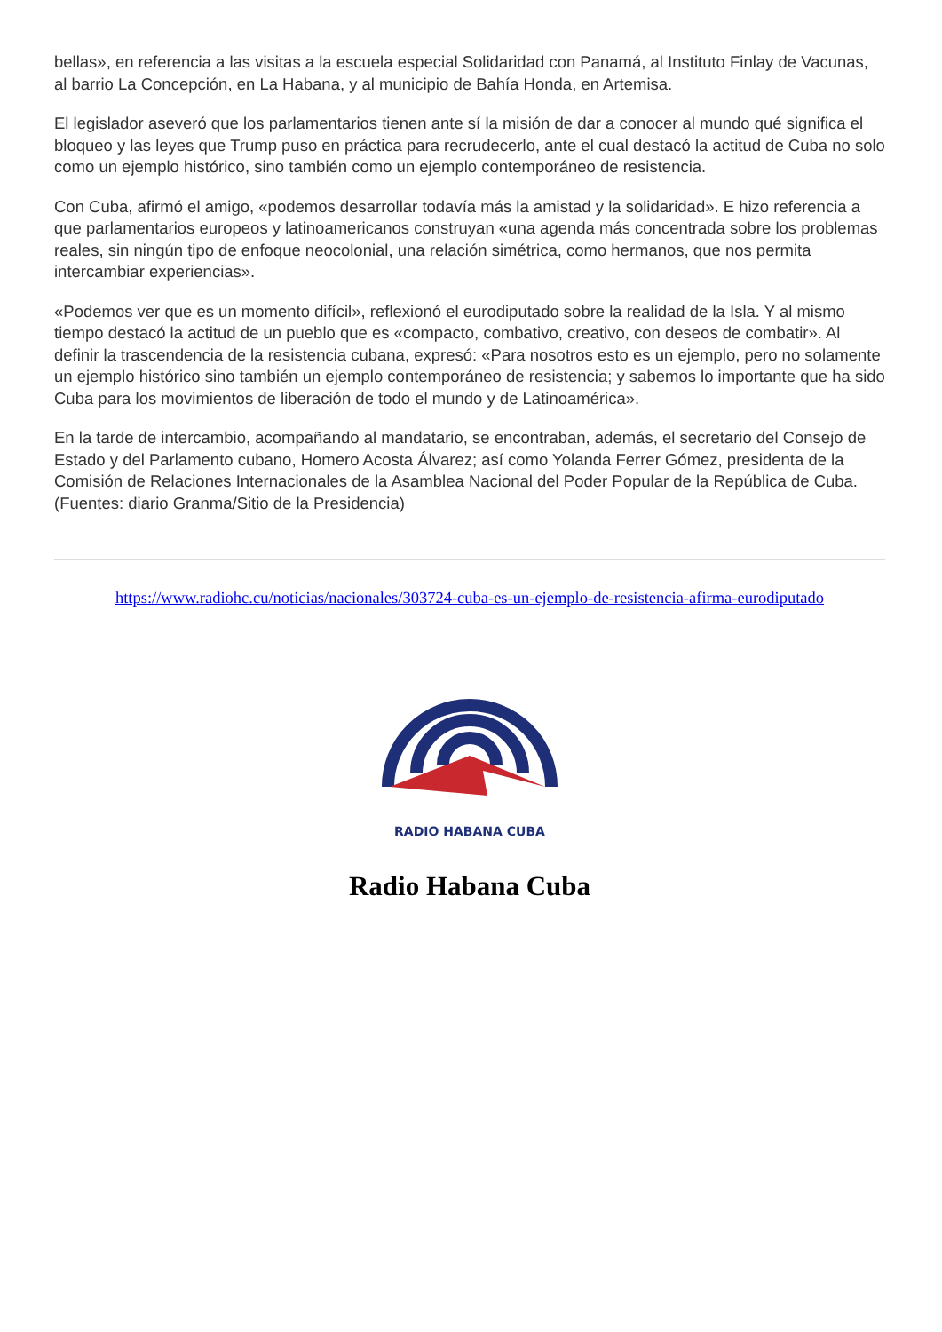bellas», en referencia a las visitas a la escuela especial Solidaridad con Panamá, al Instituto Finlay de Vacunas, al barrio La Concepción, en La Habana, y al municipio de Bahía Honda, en Artemisa.
El legislador aseveró que los parlamentarios tienen ante sí la misión de dar a conocer al mundo qué significa el bloqueo y las leyes que Trump puso en práctica para recrudecerlo, ante el cual destacó la actitud de Cuba no solo como un ejemplo histórico, sino también como un ejemplo contemporáneo de resistencia.
Con Cuba, afirmó el amigo, «podemos desarrollar todavía más la amistad y la solidaridad». E hizo referencia a que parlamentarios europeos y latinoamericanos construyan «una agenda más concentrada sobre los problemas reales, sin ningún tipo de enfoque neocolonial, una relación simétrica, como hermanos, que nos permita intercambiar experiencias».
«Podemos ver que es un momento difícil», reflexionó el eurodiputado sobre la realidad de la Isla. Y al mismo tiempo destacó la actitud de un pueblo que es «compacto, combativo, creativo, con deseos de combatir». Al definir la trascendencia de la resistencia cubana, expresó: «Para nosotros esto es un ejemplo, pero no solamente un ejemplo histórico sino también un ejemplo contemporáneo de resistencia; y sabemos lo importante que ha sido Cuba para los movimientos de liberación de todo el mundo y de Latinoamérica».
En la tarde de intercambio, acompañando al mandatario, se encontraban, además, el secretario del Consejo de Estado y del Parlamento cubano, Homero Acosta Álvarez; así como Yolanda Ferrer Gómez, presidenta de la Comisión de Relaciones Internacionales de la Asamblea Nacional del Poder Popular de la República de Cuba. (Fuentes: diario Granma/Sitio de la Presidencia)
https://www.radiohc.cu/noticias/nacionales/303724-cuba-es-un-ejemplo-de-resistencia-afirma-eurodiputado
RADIO HABANA CUBA
Radio Habana Cuba